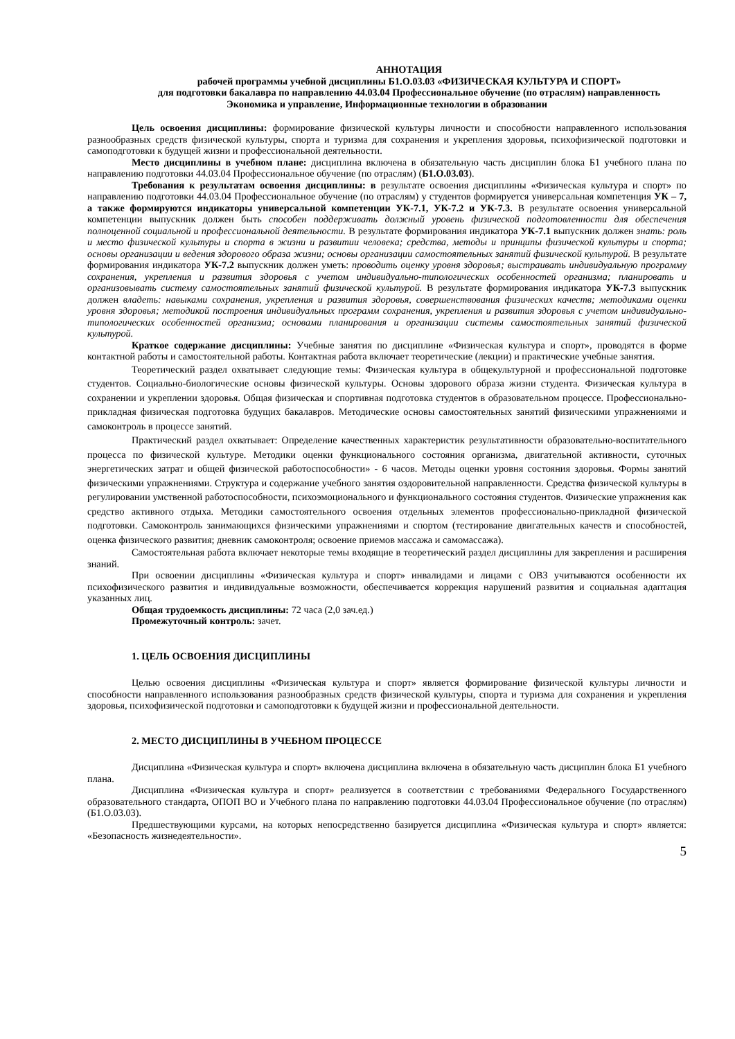АННОТАЦИЯ
рабочей программы учебной дисциплины Б1.О.03.03 «ФИЗИЧЕСКАЯ КУЛЬТУРА И СПОРТ»
для подготовки бакалавра по направлению 44.03.04 Профессиональное обучение (по отраслям) направленность Экономика и управление, Информационные технологии в образовании
Цель освоения дисциплины: формирование физической культуры личности и способности направленного использования разнообразных средств физической культуры, спорта и туризма для сохранения и укрепления здоровья, психофизической подготовки и самоподготовки к будущей жизни и профессиональной деятельности.
Место дисциплины в учебном плане: дисциплина включена в обязательную часть дисциплин блока Б1 учебного плана по направлению подготовки 44.03.04 Профессиональное обучение (по отраслям) (Б1.О.03.03).
Требования к результатам освоения дисциплины: в результате освоения дисциплины «Физическая культура и спорт» по направлению подготовки 44.03.04 Профессиональное обучение (по отраслям) у студентов формируется универсальная компетенция УК – 7, а также формируются индикаторы универсальной компетенции УК-7.1, УК-7.2 и УК-7.3. В результате освоения универсальной компетенции выпускник должен быть способен поддерживать должный уровень физической подготовленности для обеспечения полноценной социальной и профессиональной деятельности. В результате формирования индикатора УК-7.1 выпускник должен знать: роль и место физической культуры и спорта в жизни и развитии человека; средства, методы и принципы физической культуры и спорта; основы организации и ведения здорового образа жизни; основы организации самостоятельных занятий физической культурой. В результате формирования индикатора УК-7.2 выпускник должен уметь: проводить оценку уровня здоровья; выстраивать индивидуальную программу сохранения, укрепления и развития здоровья с учетом индивидуально-типологических особенностей организма; планировать и организовывать систему самостоятельных занятий физической культурой. В результате формирования индикатора УК-7.3 выпускник должен владеть: навыками сохранения, укрепления и развития здоровья, совершенствования физических качеств; методиками оценки уровня здоровья; методикой построения индивидуальных программ сохранения, укрепления и развития здоровья с учетом индивидуально-типологических особенностей организма; основами планирования и организации системы самостоятельных занятий физической культурой.
Краткое содержание дисциплины: Учебные занятия по дисциплине «Физическая культура и спорт», проводятся в форме контактной работы и самостоятельной работы. Контактная работа включает теоретические (лекции) и практические учебные занятия.
Теоретический раздел охватывает следующие темы: Физическая культура в общекультурной и профессиональной подготовке студентов. Социально-биологические основы физической культуры. Основы здорового образа жизни студента. Физическая культура в сохранении и укреплении здоровья. Общая физическая и спортивная подготовка студентов в образовательном процессе. Профессионально-прикладная физическая подготовка будущих бакалавров. Методические основы самостоятельных занятий физическими упражнениями и самоконтроль в процессе занятий.
Практический раздел охватывает: Определение качественных характеристик результативности образовательно-воспитательного процесса по физической культуре. Методики оценки функционального состояния организма, двигательной активности, суточных энергетических затрат и общей физической работоспособности» - 6 часов. Методы оценки уровня состояния здоровья. Формы занятий физическими упражнениями. Структура и содержание учебного занятия оздоровительной направленности. Средства физической культуры в регулировании умственной работоспособности, психоэмоционального и функционального состояния студентов. Физические упражнения как средство активного отдыха. Методики самостоятельного освоения отдельных элементов профессионально-прикладной физической подготовки. Самоконтроль занимающихся физическими упражнениями и спортом (тестирование двигательных качеств и способностей, оценка физического развития; дневник самоконтроля; освоение приемов массажа и самомассажа).
Самостоятельная работа включает некоторые темы входящие в теоретический раздел дисциплины для закрепления и расширения знаний.
При освоении дисциплины «Физическая культура и спорт» инвалидами и лицами с ОВЗ учитываются особенности их психофизического развития и индивидуальные возможности, обеспечивается коррекция нарушений развития и социальная адаптация указанных лиц.
Общая трудоемкость дисциплины: 72 часа (2,0 зач.ед.)
Промежуточный контроль: зачет.
1. ЦЕЛЬ ОСВОЕНИЯ ДИСЦИПЛИНЫ
Целью освоения дисциплины «Физическая культура и спорт» является формирование физической культуры личности и способности направленного использования разнообразных средств физической культуры, спорта и туризма для сохранения и укрепления здоровья, психофизической подготовки и самоподготовки к будущей жизни и профессиональной деятельности.
2. МЕСТО ДИСЦИПЛИНЫ В УЧЕБНОМ ПРОЦЕССЕ
Дисциплина «Физическая культура и спорт» включена дисциплина включена в обязательную часть дисциплин блока Б1 учебного плана.
Дисциплина «Физическая культура и спорт» реализуется в соответствии с требованиями Федерального Государственного образовательного стандарта, ОПОП ВО и Учебного плана по направлению подготовки 44.03.04 Профессиональное обучение (по отраслям) (Б1.О.03.03).
Предшествующими курсами, на которых непосредственно базируется дисциплина «Физическая культура и спорт» является: «Безопасность жизнедеятельности».
5